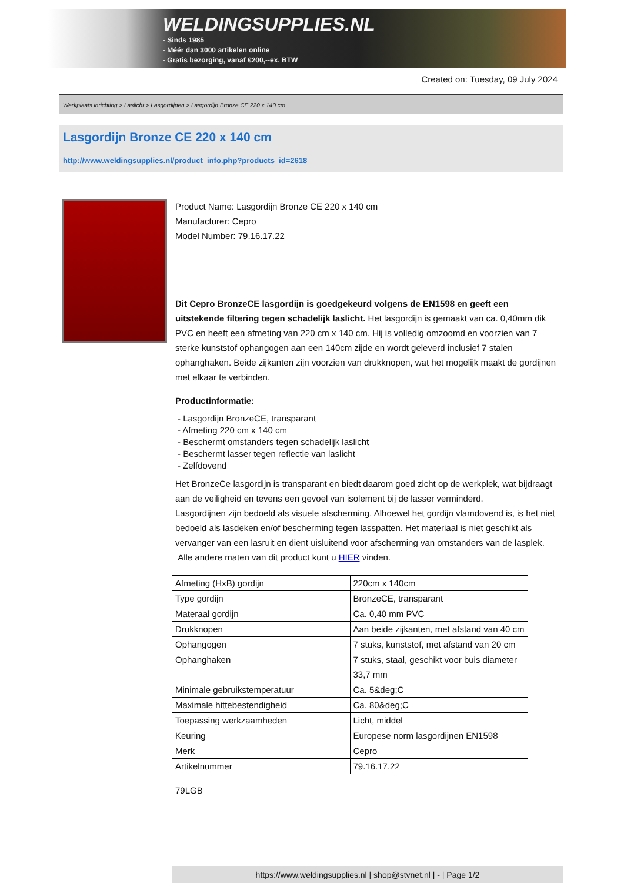WELDINGSUPPLIES.NL
- Sinds 1985
- Méér dan 3000 artikelen online
- Gratis bezorging, vanaf €200,--ex. BTW
Created on: Tuesday, 09 July 2024
Werkplaats inrichting > Laslicht > Lasgordijnen > Lasgordijn Bronze CE 220 x 140 cm
Lasgordijn Bronze CE 220 x 140 cm
http://www.weldingsupplies.nl/product_info.php?products_id=2618
Product Name: Lasgordijn Bronze CE 220 x 140 cm
Manufacturer: Cepro
Model Number: 79.16.17.22
Dit Cepro BronzeCE lasgordijn is goedgekeurd volgens de EN1598 en geeft een uitstekende filtering tegen schadelijk laslicht. Het lasgordijn is gemaakt van ca. 0,40mm dik PVC en heeft een afmeting van 220 cm x 140 cm. Hij is volledig omzoomd en voorzien van 7 sterke kunststof ophangogen aan een 140cm zijde en wordt geleverd inclusief 7 stalen ophanghaken. Beide zijkanten zijn voorzien van drukknopen, wat het mogelijk maakt de gordijnen met elkaar te verbinden.
Productinformatie:
- Lasgordijn BronzeCE, transparant
- Afmeting 220 cm x 140 cm
- Beschermt omstanders tegen schadelijk laslicht
- Beschermt lasser tegen reflectie van laslicht
- Zelfdovend
Het BronzeCe lasgordijn is transparant en biedt daarom goed zicht op de werkplek, wat bijdraagt aan de veiligheid en tevens een gevoel van isolement bij de lasser verminderd.
Lasgordijnen zijn bedoeld als visuele afscherming. Alhoewel het gordijn vlamdovend is, is het niet bedoeld als lasdeken en/of bescherming tegen lasspatten. Het materiaal is niet geschikt als vervanger van een lasruit en dient uisluitend voor afscherming van omstanders van de lasplek.
Alle andere maten van dit product kunt u HIER vinden.
| Afmeting (HxB) gordijn | 220cm x 140cm |
| Type gordijn | BronzeCE, transparant |
| Materaal gordijn | Ca. 0,40 mm PVC |
| Drukknopen | Aan beide zijkanten, met afstand van 40 cm |
| Ophangogen | 7 stuks, kunststof, met afstand van 20 cm |
| Ophanghaken | 7 stuks, staal, geschikt voor buis diameter 33,7 mm |
| Minimale gebruikstemperatuur | Ca. 5&deg;C |
| Maximale hittebestendigheid | Ca. 80&deg;C |
| Toepassing werkzaamheden | Licht, middel |
| Keuring | Europese norm lasgordijnen EN1598 |
| Merk | Cepro |
| Artikelnummer | 79.16.17.22 |
79LGB
https://www.weldingsupplies.nl | shop@stvnet.nl | - | Page 1/2